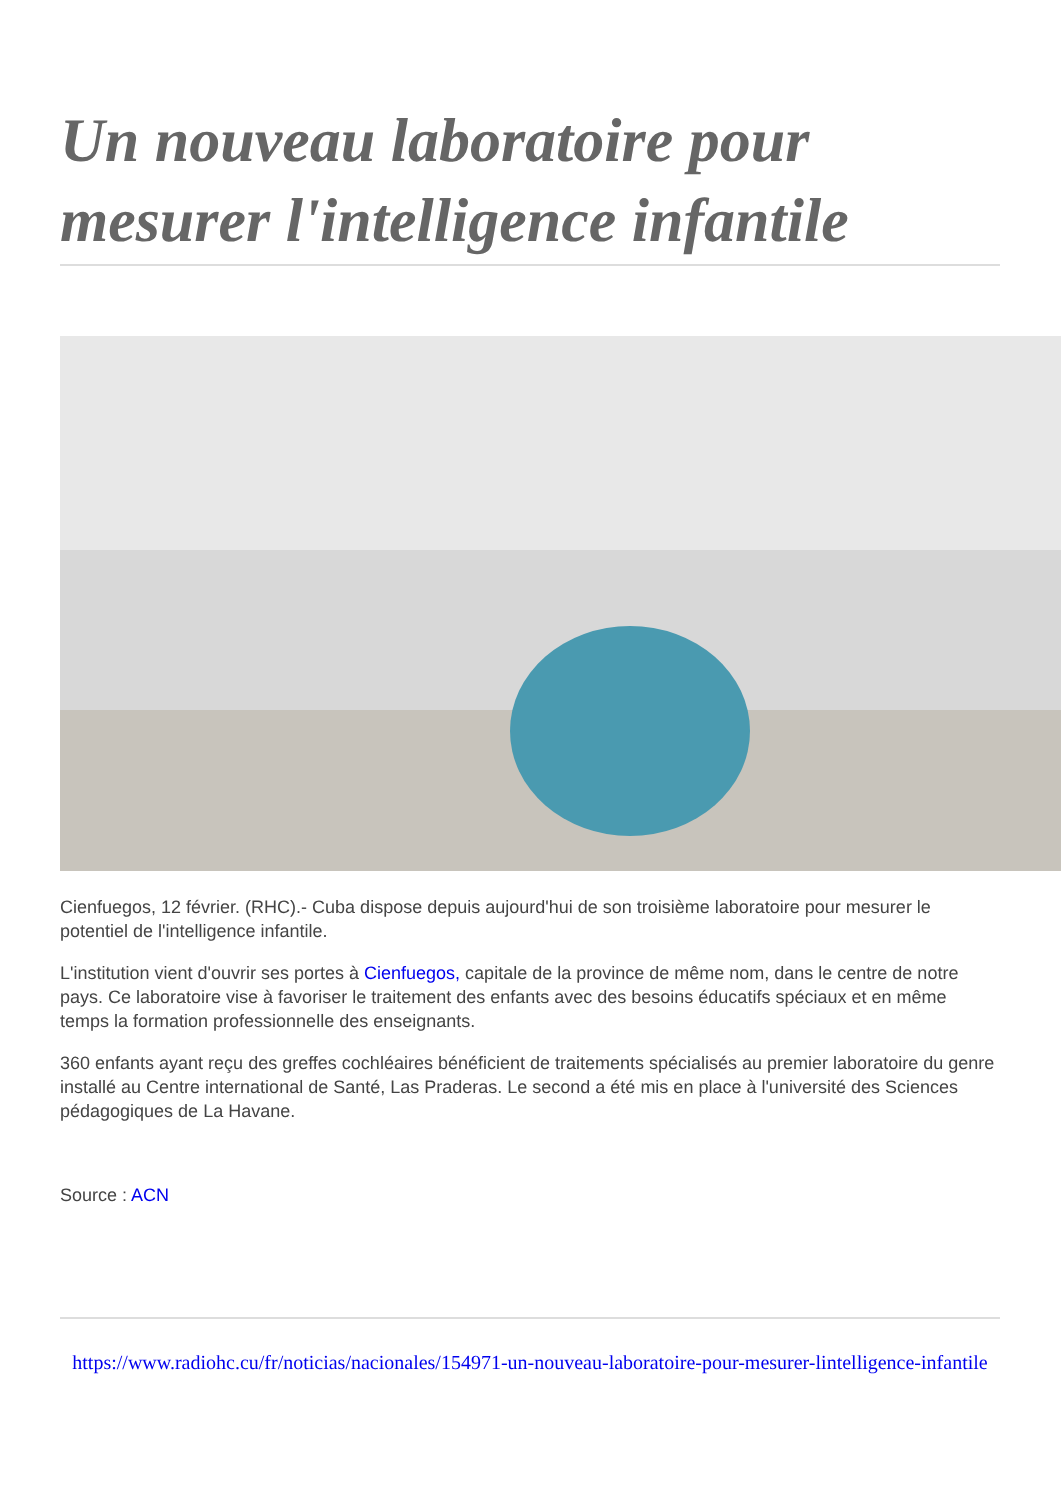Un nouveau laboratoire pour mesurer l'intelligence infantile
Cienfuegos, 12 février. (RHC).- Cuba dispose depuis aujourd'hui de son troisième laboratoire pour mesurer le potentiel de l'intelligence infantile.
L'institution vient d'ouvrir ses portes à Cienfuegos, capitale de la province de même nom, dans le centre de notre pays. Ce laboratoire vise à favoriser le traitement des enfants avec des besoins éducatifs spéciaux et en même temps la formation professionnelle des enseignants.
360 enfants ayant reçu des greffes cochléaires bénéficient de traitements spécialisés au premier laboratoire du genre installé au Centre international de Santé, Las Praderas. Le second a été mis en place à l'université des Sciences pédagogiques de La Havane.
Source : ACN
https://www.radiohc.cu/fr/noticias/nacionales/154971-un-nouveau-laboratoire-pour-mesurer-lintelligence-infantile